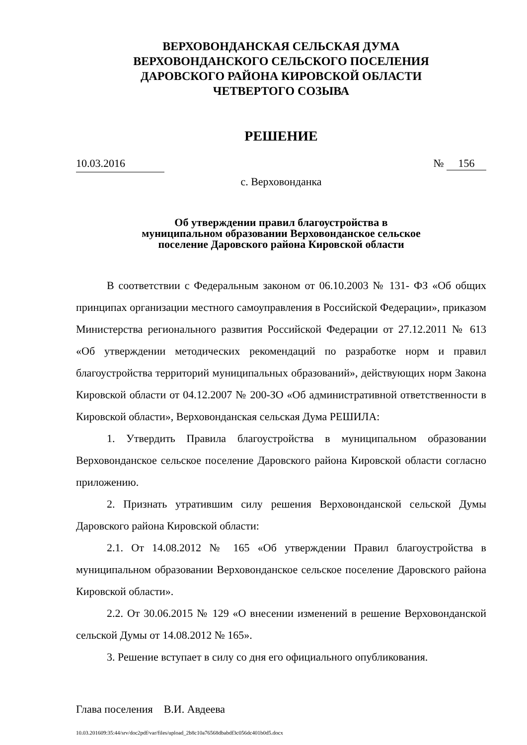ВЕРХОВОНДАНСКАЯ СЕЛЬСКАЯ ДУМА
ВЕРХОВОНДАНСКОГО СЕЛЬСКОГО ПОСЕЛЕНИЯ
ДАРОВСКОГО РАЙОНА КИРОВСКОЙ ОБЛАСТИ
ЧЕТВЕРТОГО СОЗЫВА
РЕШЕНИЕ
10.03.2016 № 156
с. Верховонданка
Об утверждении правил благоустройства в
муниципальном образовании Верховонданское сельское
поселение Даровского района Кировской области
В соответствии с Федеральным законом от 06.10.2003 № 131- ФЗ «Об общих принципах организации местного самоуправления в Российской Федерации», приказом Министерства регионального развития Российской Федерации от 27.12.2011 № 613 «Об утверждении методических рекомендаций по разработке норм и правил благоустройства территорий муниципальных образований», действующих норм Закона Кировской области от 04.12.2007 № 200-ЗО «Об административной ответственности в Кировской области», Верховонданская сельская Дума РЕШИЛА:
1. Утвердить Правила благоустройства в муниципальном образовании Верховонданское сельское поселение Даровского района Кировской области согласно приложению.
2. Признать утратившим силу решения Верховонданской сельской Думы Даровского района Кировской области:
2.1. От 14.08.2012 № 165 «Об утверждении Правил благоустройства в муниципальном образовании Верховонданское сельское поселение Даровского района Кировской области».
2.2. От 30.06.2015 № 129 «О внесении изменений в решение Верховонданской сельской Думы от 14.08.2012 № 165».
3. Решение вступает в силу со дня его официального опубликования.
Глава поселения В.И. Авдеева
10.03.201609:35:44/srv/doc2pdf/var/files/upload_2b8c10a76568dbabdf3c056dc401b0d5.docx